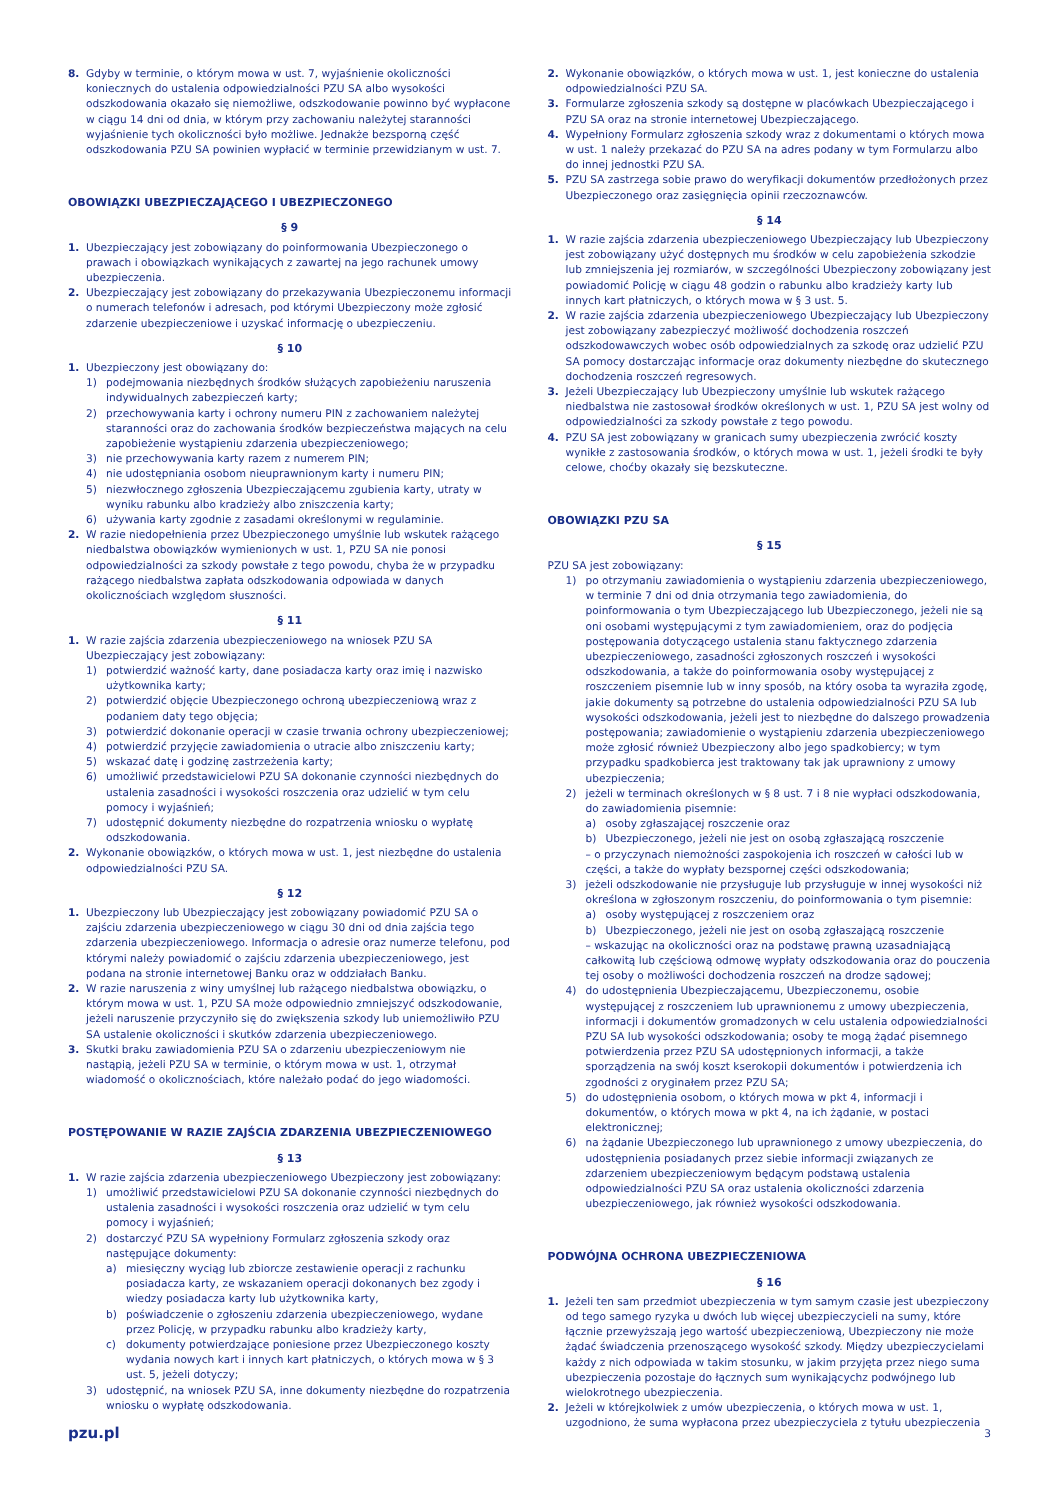8. Gdyby w terminie, o którym mowa w ust. 7, wyjaśnienie okoliczności koniecznych do ustalenia odpowiedzialności PZU SA albo wysokości odszkodowania okazało się niemożliwe, odszkodowanie powinno być wypłacone w ciągu 14 dni od dnia, w którym przy zachowaniu należytej staranności wyjaśnienie tych okoliczności było możliwe. Jednakże bezsporną część odszkodowania PZU SA powinien wypłacić w terminie przewidzianym w ust. 7.
OBOWIĄZKI UBEZPIECZAJĄCEGO I UBEZPIECZONEGO
§ 9
1. Ubezpieczający jest zobowiązany do poinformowania Ubezpieczonego o prawach i obowiązkach wynikających z zawartej na jego rachunek umowy ubezpieczenia.
2. Ubezpieczający jest zobowiązany do przekazywania Ubezpieczonemu informacji o numerach telefonów i adresach, pod którymi Ubezpieczony może zgłosić zdarzenie ubezpieczeniowe i uzyskać informację o ubezpieczeniu.
§ 10
1. Ubezpieczony jest obowiązany do:
1) podejmowania niezbędnych środków służących zapobieżeniu naruszenia indywidualnych zabezpieczeń karty;
2) przechowywania karty i ochrony numeru PIN z zachowaniem należytej staranności oraz do zachowania środków bezpieczeństwa mających na celu zapobieżenie wystąpieniu zdarzenia ubezpieczeniowego;
3) nie przechowywania karty razem z numerem PIN;
4) nie udostępniania osobom nieuprawnionym karty i numeru PIN;
5) niezwłocznego zgłoszenia Ubezpieczającemu zgubienia karty, utraty w wyniku rabunku albo kradzieży albo zniszczenia karty;
6) używania karty zgodnie z zasadami określonymi w regulaminie.
2. W razie niedopełnienia przez Ubezpieczonego umyślnie lub wskutek rażącego niedbalstwa obowiązków wymienionych w ust. 1, PZU SA nie ponosi odpowiedzialności za szkody powstałe z tego powodu, chyba że w przypadku rażącego niedbalstwa zapłata odszkodowania odpowiada w danych okolicznościach względom słuszności.
§ 11
1. W razie zajścia zdarzenia ubezpieczeniowego na wniosek PZU SA Ubezpieczający jest zobowiązany:
1) potwierdzić ważność karty, dane posiadacza karty oraz imię i nazwisko użytkownika karty;
2) potwierdzić objęcie Ubezpieczonego ochroną ubezpieczeniową wraz z podaniem daty tego objęcia;
3) potwierdzić dokonanie operacji w czasie trwania ochrony ubezpieczeniowej;
4) potwierdzić przyjęcie zawiadomienia o utracie albo zniszczeniu karty;
5) wskazać datę i godzinę zastrzeżenia karty;
6) umożliwić przedstawicielowi PZU SA dokonanie czynności niezbędnych do ustalenia zasadności i wysokości roszczenia oraz udzielić w tym celu pomocy i wyjaśnień;
7) udostępnić dokumenty niezbędne do rozpatrzenia wniosku o wypłatę odszkodowania.
2. Wykonanie obowiązków, o których mowa w ust. 1, jest niezbędne do ustalenia odpowiedzialności PZU SA.
§ 12
1. Ubezpieczony lub Ubezpieczający jest zobowiązany powiadomić PZU SA o zajściu zdarzenia ubezpieczeniowego w ciągu 30 dni od dnia zajścia tego zdarzenia ubezpieczeniowego. Informacja o adresie oraz numerze telefonu, pod którymi należy powiadomić o zajściu zdarzenia ubezpieczeniowego, jest podana na stronie internetowej Banku oraz w oddziałach Banku.
2. W razie naruszenia z winy umyślnej lub rażącego niedbalstwa obowiązku, o którym mowa w ust. 1, PZU SA może odpowiednio zmniejszyć odszkodowanie, jeżeli naruszenie przyczyniło się do zwiększenia szkody lub uniemożliwiło PZU SA ustalenie okoliczności i skutków zdarzenia ubezpieczeniowego.
3. Skutki braku zawiadomienia PZU SA o zdarzeniu ubezpieczeniowym nie nastąpią, jeżeli PZU SA w terminie, o którym mowa w ust. 1, otrzymał wiadomość o okolicznościach, które należało podać do jego wiadomości.
POSTĘPOWANIE W RAZIE ZAJŚCIA ZDARZENIA UBEZPIECZENIOWEGO
§ 13
1. W razie zajścia zdarzenia ubezpieczeniowego Ubezpieczony jest zobowiązany:
1) umożliwić przedstawicielowi PZU SA dokonanie czynności niezbędnych do ustalenia zasadności i wysokości roszczenia oraz udzielić w tym celu pomocy i wyjaśnień;
2) dostarczyć PZU SA wypełniony Formularz zgłoszenia szkody oraz następujące dokumenty:
a) miesięczny wyciąg lub zbiorcze zestawienie operacji z rachunku posiadacza karty, ze wskazaniem operacji dokonanych bez zgody i wiedzy posiadacza karty lub użytkownika karty,
b) poświadczenie o zgłoszeniu zdarzenia ubezpieczeniowego, wydane przez Policję, w przypadku rabunku albo kradzieży karty,
c) dokumenty potwierdzające poniesione przez Ubezpieczonego koszty wydania nowych kart i innych kart płatniczych, o których mowa w § 3 ust. 5, jeżeli dotyczy;
3) udostępnić, na wniosek PZU SA, inne dokumenty niezbędne do rozpatrzenia wniosku o wypłatę odszkodowania.
2. Wykonanie obowiązków, o których mowa w ust. 1, jest konieczne do ustalenia odpowiedzialności PZU SA.
3. Formularze zgłoszenia szkody są dostępne w placówkach Ubezpieczającego i PZU SA oraz na stronie internetowej Ubezpieczającego.
4. Wypełniony Formularz zgłoszenia szkody wraz z dokumentami o których mowa w ust. 1 należy przekazać do PZU SA na adres podany w tym Formularzu albo do innej jednostki PZU SA.
5. PZU SA zastrzega sobie prawo do weryfikacji dokumentów przedłożonych przez Ubezpieczonego oraz zasięgnięcia opinii rzeczoznawców.
§ 14
1. W razie zajścia zdarzenia ubezpieczeniowego Ubezpieczający lub Ubezpieczony jest zobowiązany użyć dostępnych mu środków w celu zapobieżenia szkodzie lub zmniejszenia jej rozmiarów, w szczególności Ubezpieczony zobowiązany jest powiadomić Policję w ciągu 48 godzin o rabunku albo kradzieży karty lub innych kart płatniczych, o których mowa w § 3 ust. 5.
2. W razie zajścia zdarzenia ubezpieczeniowego Ubezpieczający lub Ubezpieczony jest zobowiązany zabezpieczyć możliwość dochodzenia roszczeń odszkodowawczych wobec osób odpowiedzialnych za szkodę oraz udzielić PZU SA pomocy dostarczając informacje oraz dokumenty niezbędne do skutecznego dochodzenia roszczeń regresowych.
3. Jeżeli Ubezpieczający lub Ubezpieczony umyślnie lub wskutek rażącego niedbalstwa nie zastosował środków określonych w ust. 1, PZU SA jest wolny od odpowiedzialności za szkody powstałe z tego powodu.
4. PZU SA jest zobowiązany w granicach sumy ubezpieczenia zwrócić koszty wynikłe z zastosowania środków, o których mowa w ust. 1, jeżeli środki te były celowe, choćby okazały się bezskuteczne.
OBOWIĄZKI PZU SA
§ 15
PZU SA jest zobowiązany:
1) po otrzymaniu zawiadomienia o wystąpieniu zdarzenia ubezpieczeniowego, w terminie 7 dni od dnia otrzymania tego zawiadomienia, do poinformowania o tym Ubezpieczającego lub Ubezpieczonego, jeżeli nie są oni osobami występującymi z tym zawiadomieniem, oraz do podjęcia postępowania dotyczącego ustalenia stanu faktycznego zdarzenia ubezpieczeniowego, zasadności zgłoszonych roszczeń i wysokości odszkodowania, a także do poinformowania osoby występującej z roszczeniem pisemnie lub w inny sposób, na który osoba ta wyraziła zgodę, jakie dokumenty są potrzebne do ustalenia odpowiedzialności PZU SA lub wysokości odszkodowania, jeżeli jest to niezbędne do dalszego prowadzenia postępowania; zawiadomienie o wystąpieniu zdarzenia ubezpieczeniowego może zgłosić również Ubezpieczony albo jego spadkobiercy; w tym przypadku spadkobierca jest traktowany tak jak uprawniony z umowy ubezpieczenia;
2) jeżeli w terminach określonych w § 8 ust. 7 i 8 nie wypłaci odszkodowania, do zawiadomienia pisemnie:
a) osoby zgłaszającej roszczenie oraz
b) Ubezpieczonego, jeżeli nie jest on osobą zgłaszającą roszczenie
– o przyczynach niemożności zaspokojenia ich roszczeń w całości lub w części, a także do wypłaty bezspornej części odszkodowania;
3) jeżeli odszkodowanie nie przysługuje lub przysługuje w innej wysokości niż określona w zgłoszonym roszczeniu, do poinformowania o tym pisemnie:
a) osoby występującej z roszczeniem oraz
b) Ubezpieczonego, jeżeli nie jest on osobą zgłaszającą roszczenie
– wskazując na okoliczności oraz na podstawę prawną uzasadniającą całkowitą lub częściową odmowę wypłaty odszkodowania oraz do pouczenia tej osoby o możliwości dochodzenia roszczeń na drodze sądowej;
4) do udostępnienia Ubezpieczającemu, Ubezpieczonemu, osobie występującej z roszczeniem lub uprawnionemu z umowy ubezpieczenia, informacji i dokumentów gromadzonych w celu ustalenia odpowiedzialności PZU SA lub wysokości odszkodowania; osoby te mogą żądać pisemnego potwierdzenia przez PZU SA udostępnionych informacji, a także sporządzenia na swój koszt kserokopii dokumentów i potwierdzenia ich zgodności z oryginałem przez PZU SA;
5) do udostępnienia osobom, o których mowa w pkt 4, informacji i dokumentów, o których mowa w pkt 4, na ich żądanie, w postaci elektronicznej;
6) na żądanie Ubezpieczonego lub uprawnionego z umowy ubezpieczenia, do udostępnienia posiadanych przez siebie informacji związanych ze zdarzeniem ubezpieczeniowym będącym podstawą ustalenia odpowiedzialności PZU SA oraz ustalenia okoliczności zdarzenia ubezpieczeniowego, jak również wysokości odszkodowania.
PODWÓJNA OCHRONA UBEZPIECZENIOWA
§ 16
1. Jeżeli ten sam przedmiot ubezpieczenia w tym samym czasie jest ubezpieczony od tego samego ryzyka u dwóch lub więcej ubezpieczycieli na sumy, które łącznie przewyższają jego wartość ubezpieczeniową, Ubezpieczony nie może żądać świadczenia przenoszącego wysokość szkody. Między ubezpieczycielami każdy z nich odpowiada w takim stosunku, w jakim przyjęta przez niego suma ubezpieczenia pozostaje do łącznych sum wynikającychz podwójnego lub wielokrotnego ubezpieczenia.
2. Jeżeli w którejkolwiek z umów ubezpieczenia, o których mowa w ust. 1, uzgodniono, że suma wypłacona przez ubezpieczyciela z tytułu ubezpieczenia
pzu.pl 3